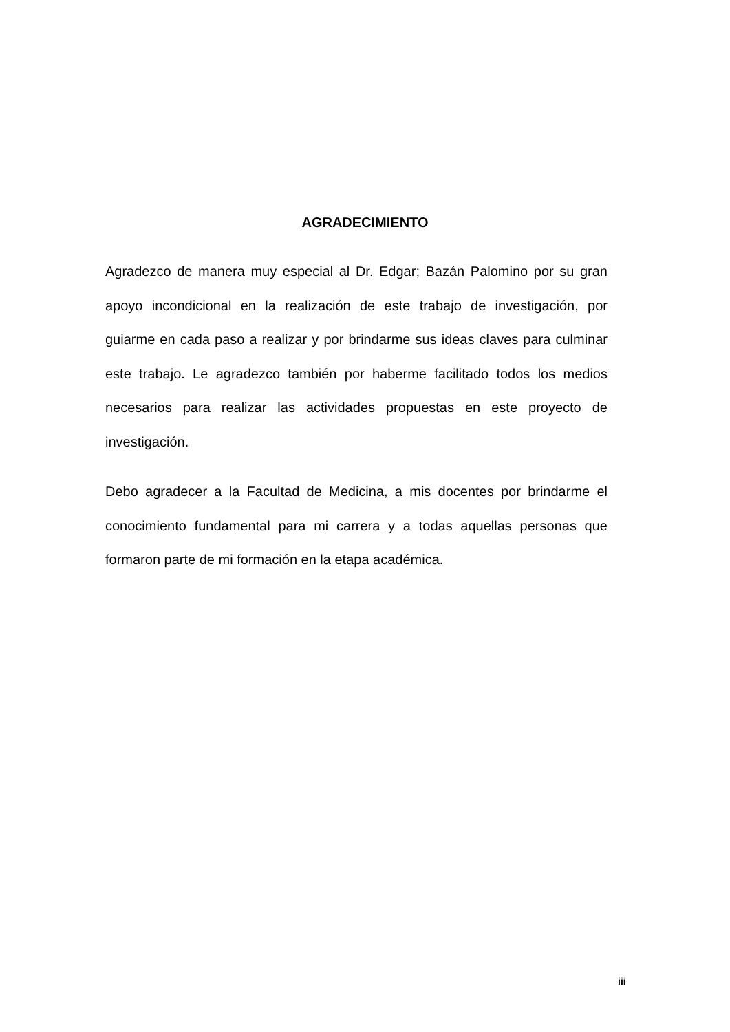AGRADECIMIENTO
Agradezco de manera muy especial al Dr. Edgar; Bazán Palomino por su gran apoyo incondicional en la realización de este trabajo de investigación, por guiarme en cada paso a realizar y por brindarme sus ideas claves para culminar este trabajo. Le agradezco también por haberme facilitado todos los medios necesarios para realizar las actividades propuestas en este proyecto de investigación.
Debo agradecer a la Facultad de Medicina, a mis docentes por brindarme el conocimiento fundamental para mi carrera y a todas aquellas personas que formaron parte de mi formación en la etapa académica.
iii